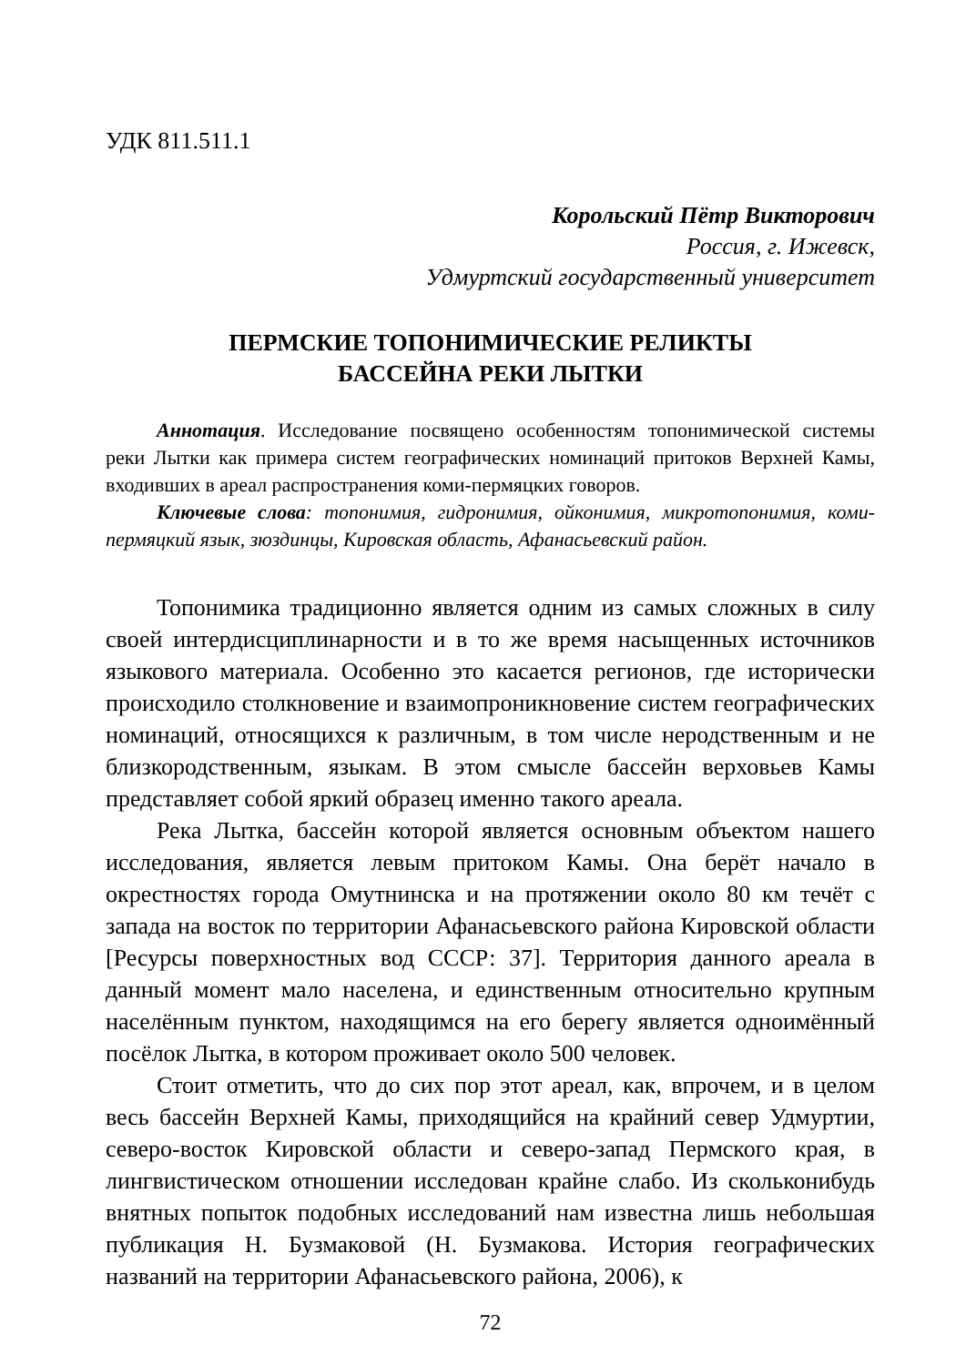УДК 811.511.1
Корольский Пётр Викторович
Россия, г. Ижевск,
Удмуртский государственный университет
ПЕРМСКИЕ ТОПОНИМИЧЕСКИЕ РЕЛИКТЫ
БАССЕЙНА РЕКИ ЛЫТКИ
Аннотация. Исследование посвящено особенностям топонимической системы реки Лытки как примера систем географических номинаций притоков Верхней Камы, входивших в ареал распространения коми-пермяцких говоров.
Ключевые слова: топонимия, гидронимия, ойконимия, микротопонимия, коми-пермяцкий язык, зюздинцы, Кировская область, Афанасьевский район.
Топонимика традиционно является одним из самых сложных в силу своей интердисциплинарности и в то же время насыщенных источников языкового материала. Особенно это касается регионов, где исторически происходило столкновение и взаимопроникновение систем географических номинаций, относящихся к различным, в том числе неродственным и не близкородственным, языкам. В этом смысле бассейн верховьев Камы представляет собой яркий образец именно такого ареала.
Река Лытка, бассейн которой является основным объектом нашего исследования, является левым притоком Камы. Она берёт начало в окрестностях города Омутнинска и на протяжении около 80 км течёт с запада на восток по территории Афанасьевского района Кировской области [Ресурсы поверхностных вод СССР: 37]. Территория данного ареала в данный момент мало населена, и единственным относительно крупным населённым пунктом, находящимся на его берегу является одноимённый посёлок Лытка, в котором проживает около 500 человек.
Стоит отметить, что до сих пор этот ареал, как, впрочем, и в целом весь бассейн Верхней Камы, приходящийся на крайний север Удмуртии, северо-восток Кировской области и северо-запад Пермского края, в лингвистическом отношении исследован крайне слабо. Из скольконибудь внятных попыток подобных исследований нам известна лишь небольшая публикация Н. Бузмаковой (Н. Бузмакова. История географических названий на территории Афанасьевского района, 2006), к
72